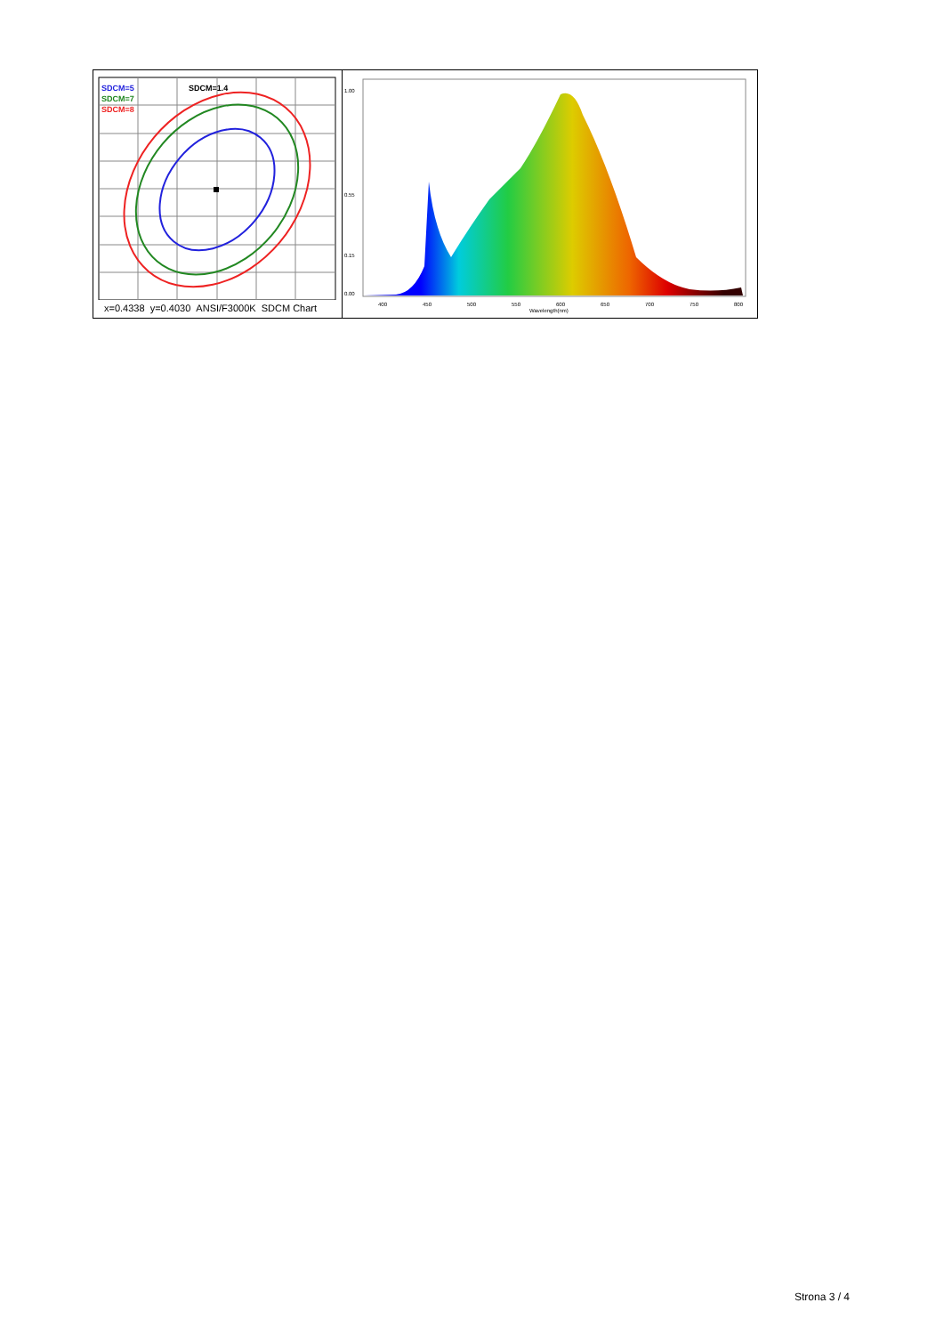SDCM=5
SDCM=7
SDCM=8
SDCM=1.4
x=0.4338 y=0.4030 ANSI/F3000K SDCM Chart
0.00
0.15
0.55
1.00
400
450
500
550
600
650
700
750
800
Wavelength(nm)
Strona 3 / 4